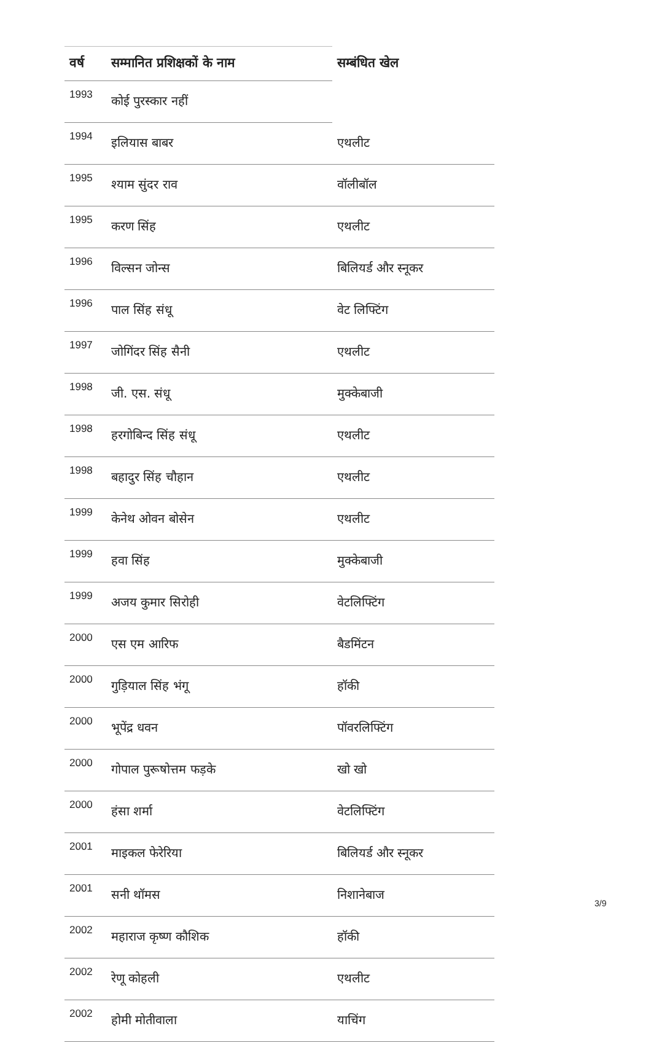| वर्ष | सम्मानित प्रशिक्षकों के नाम | सम्बंधित खेल |
| --- | --- | --- |
| 1993 | कोई पुरस्कार नहीं | |
| 1994 | इलियास बाबर | एथलीट |
| 1995 | श्याम सुंदर राव | वॉलीबॉल |
| 1995 | करण सिंह | एथलीट |
| 1996 | विल्सन जोन्स | बिलियर्ड और स्नूकर |
| 1996 | पाल सिंह संधू | वेट लिफ्टिंग |
| 1997 | जोगिंदर सिंह सैनी | एथलीट |
| 1998 | जी. एस. संधू | मुक्केबाजी |
| 1998 | हरगोबिन्द सिंह संधू | एथलीट |
| 1998 | बहादुर सिंह चौहान | एथलीट |
| 1999 | केनेथ ओवन बोसेन | एथलीट |
| 1999 | हवा सिंह | मुक्केबाजी |
| 1999 | अजय कुमार सिरोही | वेटलिफ्टिंग |
| 2000 | एस एम आरिफ | बैडमिंटन |
| 2000 | गुड़ियाल सिंह भंगू | हॉकी |
| 2000 | भूपेंद्र धवन | पॉवरलिफ्टिंग |
| 2000 | गोपाल पुरूषोत्तम फड़के | खो खो |
| 2000 | हंसा शर्मा | वेटलिफ्टिंग |
| 2001 | माइकल फेरेरिया | बिलियर्ड और स्नूकर |
| 2001 | सनी थॉमस | निशानेबाज |
| 2002 | महाराज कृष्ण कौशिक | हॉकी |
| 2002 | रेणू कोहली | एथलीट |
| 2002 | होमी मोतीवाला | याचिंग |
3/9